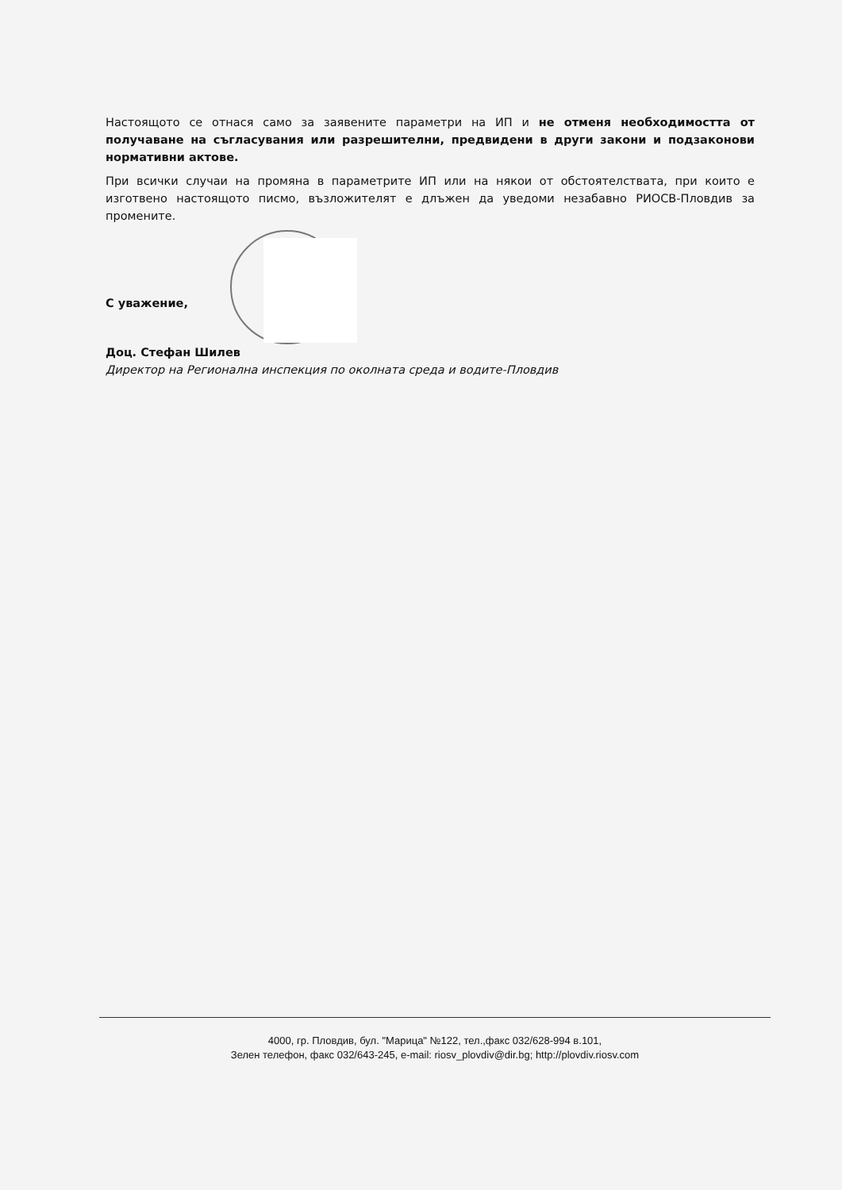Настоящото се отнася само за заявените параметри на ИП и не отменя необходимостта от получаване на съгласувания или разрешителни, предвидени в други закони и подзаконови нормативни актове.
При всички случаи на промяна в параметрите ИП или на някои от обстоятелствата, при които е изготвено настоящото писмо, възложителят е длъжен да уведоми незабавно РИОСВ-Пловдив за промените.
С уважение,
Доц. Стефан Шилев
Директор на Регионална инспекция по околната среда и водите-Пловдив
4000, гр. Пловдив, бул. "Марица" №122, тел.,факс 032/628-994 в.101,
Зелен телефон, факс 032/643-245, e-mail: riosv_plovdiv@dir.bg; http://plovdiv.riosv.com